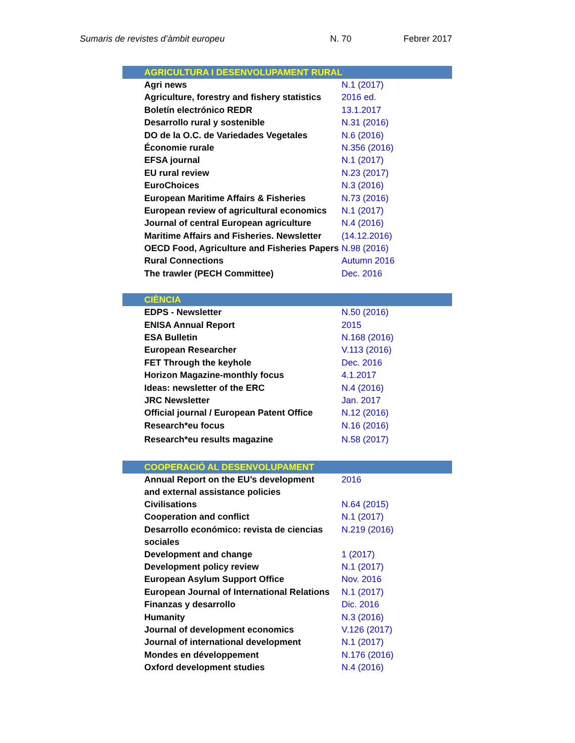Sumaris de revistes d’àmbit europeu N. 70 Febrer 2017
| AGRICULTURA I DESENVOLUPAMENT RURAL | |
| --- | --- |
| Agri news | N.1 (2017) |
| Agriculture, forestry and fishery statistics | 2016 ed. |
| Boletín electrónico REDR | 13.1.2017 |
| Desarrollo rural y sostenible | N.31 (2016) |
| DO de la O.C. de Variedades Vegetales | N.6 (2016) |
| Économie rurale | N.356 (2016) |
| EFSA journal | N.1 (2017) |
| EU rural review | N.23 (2017) |
| EuroChoices | N.3 (2016) |
| European Maritime Affairs & Fisheries | N.73 (2016) |
| European review of agricultural economics | N.1 (2017) |
| Journal of central European agriculture | N.4 (2016) |
| Maritime Affairs and Fisheries. Newsletter | (14.12.2016) |
| OECD Food, Agriculture and Fisheries Papers | N.98 (2016) |
| Rural Connections | Autumn 2016 |
| The trawler (PECH Committee) | Dec. 2016 |
| CIÈNCIA | |
| EDPS - Newsletter | N.50 (2016) |
| ENISA Annual Report | 2015 |
| ESA Bulletin | N.168 (2016) |
| European Researcher | V.113 (2016) |
| FET Through the keyhole | Dec. 2016 |
| Horizon Magazine-monthly focus | 4.1.2017 |
| Ideas: newsletter of the ERC | N.4 (2016) |
| JRC Newsletter | Jan. 2017 |
| Official journal / European Patent Office | N.12 (2016) |
| Research*eu focus | N.16 (2016) |
| Research*eu results magazine | N.58 (2017) |
| COOPERACIÓ AL DESENVOLUPAMENT | |
| Annual Report on the EU’s development and external assistance policies | 2016 |
| Civilisations | N.64 (2015) |
| Cooperation and conflict | N.1 (2017) |
| Desarrollo económico: revista de ciencias sociales | N.219 (2016) |
| Development and change | 1 (2017) |
| Development policy review | N.1 (2017) |
| European Asylum Support Office | Nov. 2016 |
| European Journal of International Relations | N.1 (2017) |
| Finanzas y desarrollo | Dic. 2016 |
| Humanity | N.3 (2016) |
| Journal of development economics | V.126 (2017) |
| Journal of international development | N.1 (2017) |
| Mondes en développement | N.176 (2016) |
| Oxford development studies | N.4 (2016) |